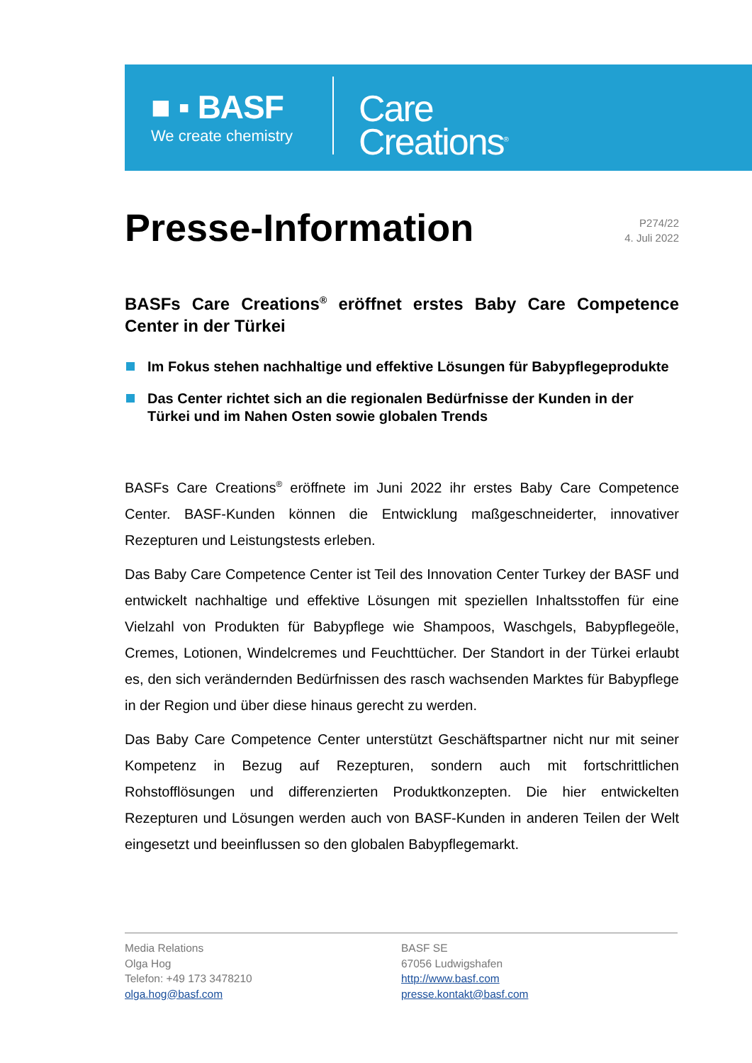■ ▪ BASF
We create chemistry
Care
Creations<sup>®</sup>
Presse-Information
P274/22
4. Juli 2022
BASFs Care Creations<sup>®</sup> eröffnet erstes Baby Care Competence Center in der Türkei
Im Fokus stehen nachhaltige und effektive Lösungen für Babypflegeprodukte
Das Center richtet sich an die regionalen Bedürfnisse der Kunden in der Türkei und im Nahen Osten sowie globalen Trends
BASFs Care Creations<sup>®</sup> eröffnete im Juni 2022 ihr erstes Baby Care Competence Center. BASF-Kunden können die Entwicklung maßgeschneiderter, innovativer Rezepturen und Leistungstests erleben.
Das Baby Care Competence Center ist Teil des Innovation Center Turkey der BASF und entwickelt nachhaltige und effektive Lösungen mit speziellen Inhaltsstoffen für eine Vielzahl von Produkten für Babypflege wie Shampoos, Waschgels, Babypflegeöle, Cremes, Lotionen, Windelcremes und Feuchttücher. Der Standort in der Türkei erlaubt es, den sich verändernden Bedürfnissen des rasch wachsenden Marktes für Babypflege in der Region und über diese hinaus gerecht zu werden.
Das Baby Care Competence Center unterstützt Geschäftspartner nicht nur mit seiner Kompetenz in Bezug auf Rezepturen, sondern auch mit fortschrittlichen Rohstofflösungen und differenzierten Produktkonzepten. Die hier entwickelten Rezepturen und Lösungen werden auch von BASF-Kunden in anderen Teilen der Welt eingesetzt und beeinflussen so den globalen Babypflegemarkt.
Media Relations
Olga Hog
Telefon: +49 173 3478210
olga.hog@basf.com
BASF SE
67056 Ludwigshafen
http://www.basf.com
presse.kontakt@basf.com